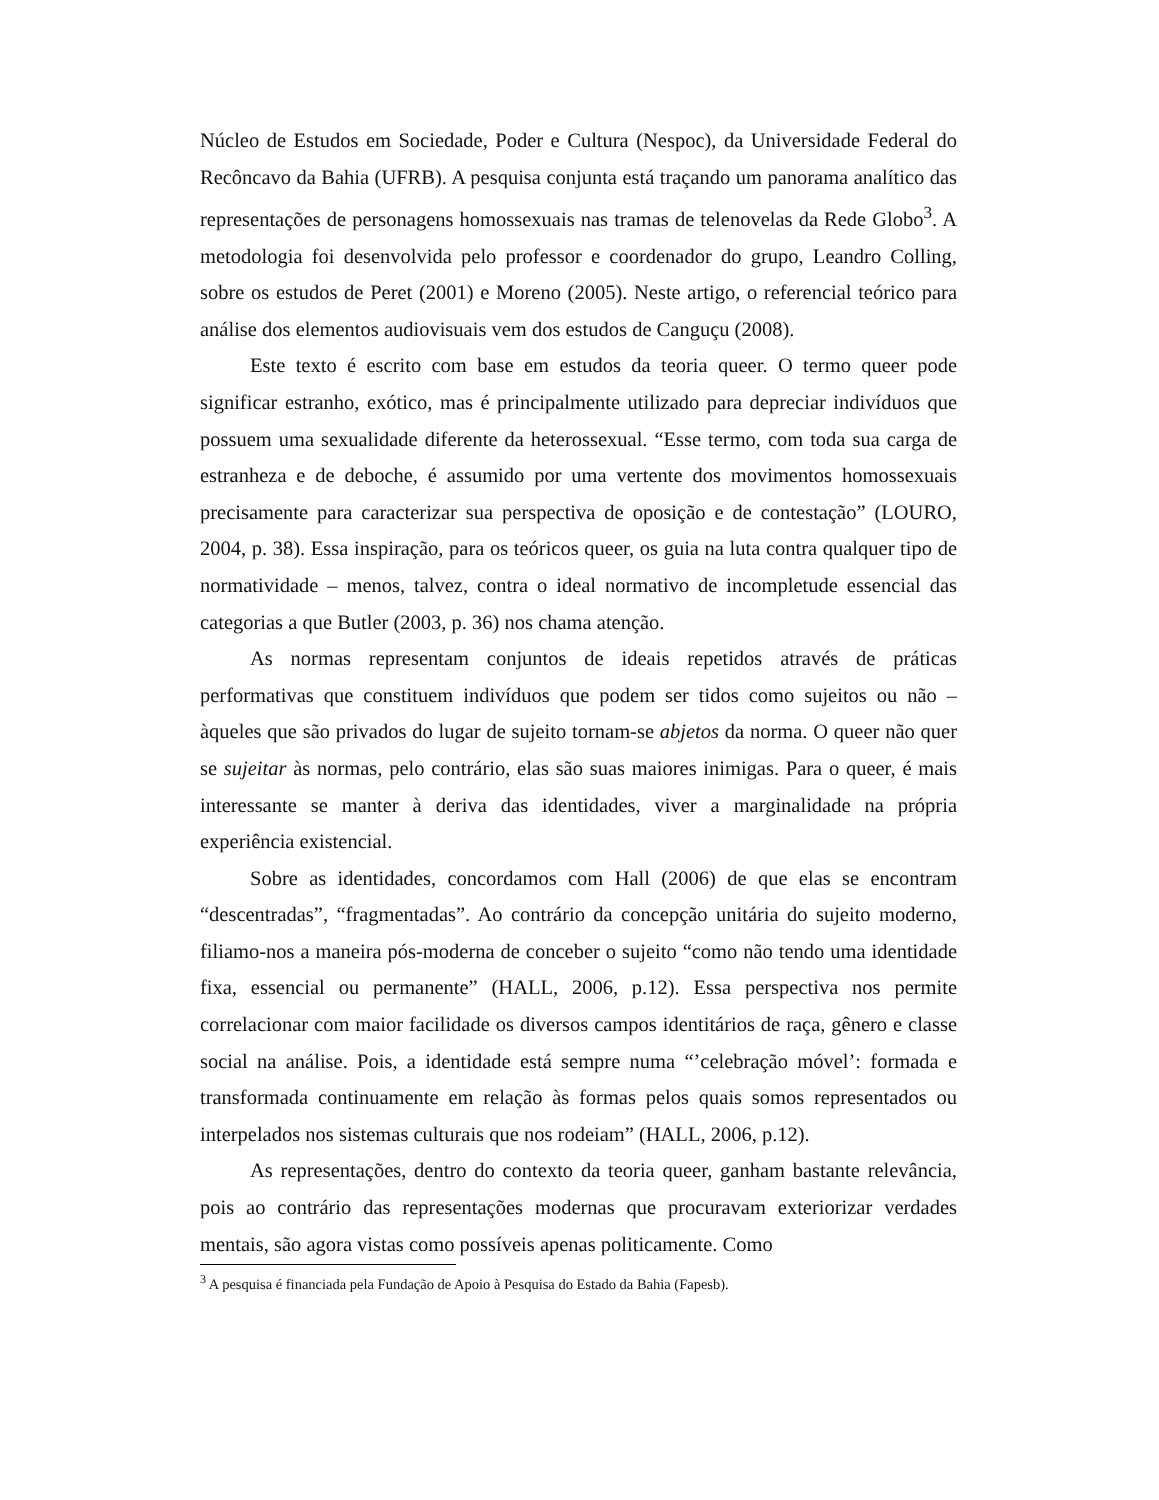Núcleo de Estudos em Sociedade, Poder e Cultura (Nespoc), da Universidade Federal do Recôncavo da Bahia (UFRB). A pesquisa conjunta está traçando um panorama analítico das representações de personagens homossexuais nas tramas de telenovelas da Rede Globo<sup>3</sup>. A metodologia foi desenvolvida pelo professor e coordenador do grupo, Leandro Colling, sobre os estudos de Peret (2001) e Moreno (2005). Neste artigo, o referencial teórico para análise dos elementos audiovisuais vem dos estudos de Canguçu (2008).
Este texto é escrito com base em estudos da teoria queer. O termo queer pode significar estranho, exótico, mas é principalmente utilizado para depreciar indivíduos que possuem uma sexualidade diferente da heterossexual. “Esse termo, com toda sua carga de estranheza e de deboche, é assumido por uma vertente dos movimentos homossexuais precisamente para caracterizar sua perspectiva de oposição e de contestação” (LOURO, 2004, p. 38). Essa inspiração, para os teóricos queer, os guia na luta contra qualquer tipo de normatividade – menos, talvez, contra o ideal normativo de incompletude essencial das categorias a que Butler (2003, p. 36) nos chama atenção.
As normas representam conjuntos de ideais repetidos através de práticas performativas que constituem indivíduos que podem ser tidos como sujeitos ou não – àqueles que são privados do lugar de sujeito tornam-se abjetos da norma. O queer não quer se sujeitar às normas, pelo contrário, elas são suas maiores inimigas. Para o queer, é mais interessante se manter à deriva das identidades, viver a marginalidade na própria experiência existencial.
Sobre as identidades, concordamos com Hall (2006) de que elas se encontram “descentradas”, “fragmentadas”. Ao contrário da concepção unitária do sujeito moderno, filiamo-nos a maneira pós-moderna de conceber o sujeito “como não tendo uma identidade fixa, essencial ou permanente” (HALL, 2006, p.12). Essa perspectiva nos permite correlacionar com maior facilidade os diversos campos identitários de raça, gênero e classe social na análise. Pois, a identidade está sempre numa “’celebração móvel’: formada e transformada continuamente em relação às formas pelos quais somos representados ou interpelados nos sistemas culturais que nos rodeiam” (HALL, 2006, p.12).
As representações, dentro do contexto da teoria queer, ganham bastante relevância, pois ao contrário das representações modernas que procuravam exteriorizar verdades mentais, são agora vistas como possíveis apenas politicamente. Como
<sup>3</sup> A pesquisa é financiada pela Fundação de Apoio à Pesquisa do Estado da Bahia (Fapesb).